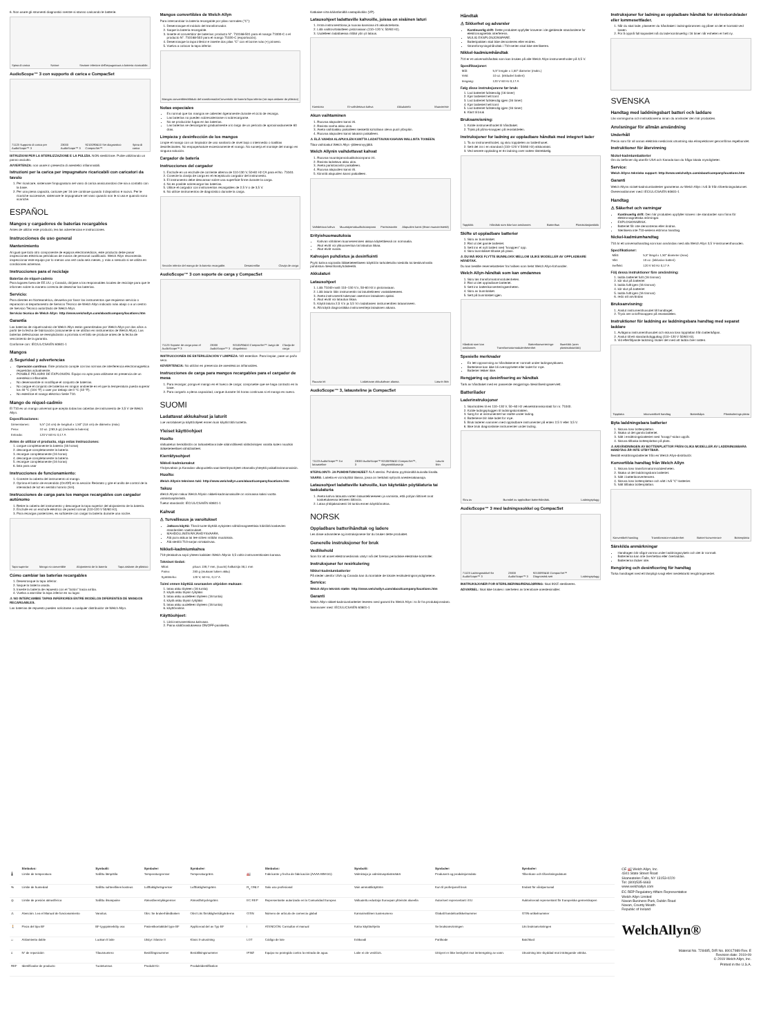6. Non usare gli strumenti diagnostici mentre si stanno caricando le batterie.
Spina di carica Svitare Sezione inferiore dell'impugnatura a batteria ricaricabile.
AudioScope™ 3 con supporto di carica e CompacSet
71123 Supporto di carica per AudioScope™ 3 23000 AudioScope™ 3 92100/93410 Set diagnostico CompacSet™ Spina di carica
ISTRUZIONI PER LA STERILIZZAZIONE E LA PULIZIA. NON sterilizzare. Pulire utilizzando un panno asciutto.
AVVERTENZA: non usare in presenza di anestetici infiammabili.
Istruzioni per la carica per impugnature ricaricabili con caricatori da tavolo
1. Per ricaricare, sistemare l'impugnatura nel vano di carica assicurandosi che sia a contatto con la base.
2. Per una piena capacità, caricare per 16 ore continue quando il dispositivo è nuovo. Per le ricariche successive, sistemare le impugnature nel vano quando non le si usa e quando sono scariche.
ESPAÑOL
Mangos y cargadores de baterías recargables
Antes de utilizar este producto, lea las advertencias e instrucciones.
Instrucciones de uso general
Mantenimiento
Al igual que todo otro componente de equipos electromédicos, este producto debe pasar inspecciones eléctricas periódicas de manos de personal cualificado. Welch Allyn recomienda inspeccionar este equipo por lo menos una vez cada seis meses, y más a menudo si se utiliza en condiciones adversas.
Instrucciones para el reciclaje
Baterías de níquel-cadmio
Para lugares fuera de EE.UU. y Canadá, diríjase a los responsables locales de reciclaje para que le informen sobre la manera correcta de desechar las baterías.
Servicio:
Para clientes en Norteamérica, devuelva por favor los instrumentos que requieran servicio o reparación al departamento de Servicio Técnico de Welch Allyn indicado más abajo o a un centro de Servicio Técnico autorizado de Welch Allyn.
Servicio técnico de Welch Allyn: http://www.welchallyn.com/about/company/locations.htm
Garantía
Las baterías de níquel-cadmio de Welch Allyn están garantizadas por Welch Allyn por dos años a partir de la fecha de fabricación (únicamente si se utilizan en instrumentos de Welch Allyn). Las baterías defectuosas se reemplazarán a prorrata si el fallo se produce antes de la fecha de vencimiento de la garantía.
Conforme con: IEC/UL/CSA/EN 60601-1
Mangos
⚠ Seguridad y advertencias
Operación continua: Este producto cumple con las normas de interferencia electromagnética requeridas actualmente.
POSIBLE PELIGRO DE EXPLOSIÓN. Equipo no apto para utilizarse en presencia de un anestésico inflamable.
No desensamble ni modifique el conjunto de baterías.
No cargue el conjunto de baterías en ningún ambiente en el que la temperatura pueda superar los 40 °C (104 °F) o caer por debajo de 0 °C (32 °F).
No esterilice el mango eléctrico Serie 710.
Mango de níquel-cadmio
El 710 es un mango universal que acepta todas las cabezas de instrumento de 3,5 V de Welch Allyn.
Especificaciones:
| Dimensiones: | 5,5" (14 cm) de longitud x 1,50" (3,8 cm) de diámetro (máx) |
| Peso: | 10 oz. (283,5 gr) (incluida la batería) |
| Entrada: | 120 V 60 Hz 0,17 A |
Antes de utilizar el producto, siga estas instrucciones:
1. cargue completamente la batería (16 horas)
2. descargue completamente la batería
3. recargue completamente (16 horas)
4. descargue completamente la batería
5. recargue completamente (16 horas)
6. lista para usar
Instrucciones de funcionamiento:
1. Conecte la cabeza del instrumento al mango.
2. Oprima el botón de encendido (On/Off) en la sección Reóstato y gire el anillo de control de la intensidad de luz en sentido horario (SH).
Instrucciones de carga para los mangos recargables con cargador autónomo
1. Retire la cabeza del instrumento y descargue la tapa superior del alojamiento de la batería.
2. Enchufe en un enchufe eléctrico de pared normal (110-120 V 50/60 Hz).
3. Para recargas posteriores, es suficiente con cargar la batería durante una noche.
Tapa superior Mango no convertible Alojamiento de la batería Tapa aislante de plástico
Cómo cambiar las baterías recargables
1. Desenrosque la tapa inferior.
2. Saque la batería usada.
3. Inserte la batería de repuesto con el "botón" hacia arriba.
4. Vuelva a atornillar la tapa inferior en su lugar.
⚠ NO INTERCAMBIE TAPAS INFERIORES ENTRE MODELOS DIFERENTES DE MANGOS RECARGABLES.
Las baterías de repuesto pueden solicitarse a cualquier distribuidor de Welch Allyn.
Mangos convertibles de Welch Allyn
Para intercambiar la batería recargable por pilas normales ("C"):
1. Desenrosque el módulo del transformador.
2. Saque la batería recargable.
3. Inserte el convertidor de baterías: producto N°. 710168-501 para el mango 71000-C o el producto N°. 710168-502 para el mango 71020-C (exportación).
4. Desenrosque la tapa inferior e inserte dos pilas "C" con el borne más (+) primero.
5. Vuelva a colocar la tapa inferior.
Mangos convertibles Módulo del transformador Convertidor de batería Tapa inferior (sin tapa aislante de plástico)
Notas especiales
Es normal que los mangos se calienten ligeramente durante el ciclo de recarga.
Las baterías no pueden sobrecalentarse ni sobrecargarse.
No se producirán fugas en las baterías.
Las baterías se descargarán gradualmente a lo largo de un período de aproximadamente 60 días.
Limpieza y desinfección de los mangos
Limpie el mango con un limpiador de uso sanitario de nivel bajo o intermedio o toallitas desinfectantes. No empape/sature excesivamente el mango. No sumerja el montaje del mango en ninguna solución.
Cargador de batería
Instrucciones del cargador
1. Enchufe en un enchufe de corriente alterna de 110-130 V, 50-60 Hz CA para el No. 71040.
2. Conecte la clavija de carga en el receptáculo cargador del instrumento.
3. El instrumento debe descansar sobre una superficie firme durante la carga.
4. No es posible sobrecargar las baterías.
5. Utilice el cargador con instrumentos recargables de 2,5 V o de 3,5 V.
6. No utilice instrumentos de diagnóstico durante la carga.
Sección inferior del mango de la batería recargable. Desatornillar Clavija de carga
AudioScope™ 3 con soporte de carga y CompacSet
71123 Soporte de carga para el AudioScope™ 3 23000 AudioScope™ 3 92100/93410 CompacSet™ Juego de diagnóstico Clavija de carga
INSTRUCCIONES DE ESTERILIZACIÓN Y LIMPIEZA: NO esterilice. Para limpiar, pase un paño seco.
ADVERTENCIA: No utilizar en presencia de anestésicos inflamables.
Instrucciones de carga para mangos recargables para el cargador de mesa
1. Para recargar, ponga el mango en el hueco de carga; compruebe que se haga contacto en la base.
2. Para cargarlo a plena capacidad, cargue durante 16 horas continuas si el mango es nuevo.
SUOMI
Ladattavat akkukahvat ja laturit
Lue varoitukset ja käyttöohjeet ennen kuin käytät tätä tuotetta.
Yleiset käyttöohjeet
Huolto
Valtuutetun henkilöstön on tarkastettava laite säännöllisesti sähkövikojen varalta kuten muutkin lääketieteelliset sähkölaitteet.
Kierrätysohjeet
Nikkeli-kadmiumakut
Yhdysvaltain ja Kanadan ulkopuolella saat kierrätysohjeet ottamalla yhteyttä paikallisviranomaisiin.
Huolto:
Welch Allynin tekninen tuki: http://www.welchallyn.com/about/company/locations.htm
Takuu
Welch Allynin takuu Welch Allynin nikkeli-kadmiumakuille on voimassa kaksi vuotta valmistuspäivästä.
Tuetut standardit: IEC/UL/CSA/EN 60601-1
Kahvat
⚠ Turvallisuus ja varoitukset
Jatkuva käyttö: Tämä tuote täyttää nykyisten sähkömagneettisia häiriöitä koskevien standardien vaatimukset.
MAHDOLLINEN RÄJÄHDYSVAARA.
Älä pura akkua tai tee siihen mitään muutoksia.
Älä sterilöi 710-sarjan virtakahvaa.
Nikkeli-kadmiumkahva
710-yleiskahva sopii yhteen kaikkien Welch Allynin 3,5 voltin instrumenttiosien kanssa.
Tekniset tiedot:
| Mitat: | pituus 139,7 mm, (suurin) halkaisija 38,1 mm |
| Paino: | 283 g (mukaan lukien akku) |
| Syöttöteho: | 120 V, 60 Hz, 0,17 A |
Toimi ennen käyttöä seuraavien ohjeiden mukaan:
1. lataa akku täyteen (16 tuntia)
2. käytä akku täysin tyhjäksi
3. lataa akku uudelleen täyteen (16 tuntia)
4. käytä akku täysin tyhjäksi
5. lataa akku uudelleen täyteen (16 tuntia)
6. käyttövalmis
Käyttöohjeet:
1. Liitä instrumenttiosa kahvaan.
2. Paina säätövastuksessa ON/OFF-painiketta.
Katkaise virta kääntämällä vastapäivään (VP).
Latausohjeet ladattaville kahvoille, joissa on sisäinen laturi
1. Irrota instrumenttiosa ja ruuvaa kansiosa irti akkukotelosta.
2. Liitä vaihtovirtalaitteen pistorasiaan (110–120 V, 50/60 Hz).
3. Uudelleen ladattaessa riittää yön yli lataus.
Kansiosa Ei-vaihdettava kahva Akkukotelo Muovieriste
Akun vaihtaminen
1. Ruuvaa alapuolen kansi irti.
2. Ravista vanha akku ulos.
3. Aseta vaihtoakku paikalleen keskeltä kohollaan oleva puoli ylöspäin.
4. Ruuvaa alapuolen kansi takaisin paikalleen.
⚠ ÄLÄ VAIHDA ALAPUOLEN KANTTA LADATTAVAN KAHVAN MALLISTA TOISEEN.
Tilaa vaihtoakut Welch Allyn -jälleenmyyjältä.
Welch Allynin vaihdettavat kahvat
1. Ruuvaa muuntajamoduulikokoonpano irti.
2. Ravista ladattava akku ulos.
3. Aseta paristosovitin paikalleen.
4. Ruuvaa alapuolen kansi irti.
5. Kiinnitä alapuolen kansi paikalleen.
Vaihdettava kahva Muuntajamoduulikokoonpano Paristosovitin Alapuolen kansi (ilman muovieristettä)
Erityishuomautuksia
Kahvan vähäinen kuumeneminen akkua käytettäessä on normaalia.
Akut eivät voi ylikuumentua tai latautua liikaa.
Akut eivät vuoda.
Kahvojen puhdistus ja desinfiointi
Pyyhi kahva sopivalla lääketieteelliseen käyttöön tarkoitetulla miedolla tai keskivahvalla puhdistus-/desinfiointiyhdisteellä.
Akkulaturi
Latausohjeet
1. Liitä 71040-malli 110–130 V:n, 50-60 Hz:n pistorasiaan.
2. Liitä laturin liitin instrumentin tai laturitelineen vastakkeeseen.
3. Aseta instrumentti tukevaan asentoon latauksen ajaksi.
4. Akut eivät voi latautua liikaa.
5. Käytä laturia 2,5 V:n ja 3,5 V:n ladattavien instrumenttien lataamiseen.
6. Älä käytä diagnostiikka instrumentteja latauksen aikana.
Ruuvaa irti Ladattavan akkukahvan alaosa. Laturin liitin
AudioScope™ 3, latausteline ja CompacSet
71123 AudioScope™ 3:n latausteline 23000 AudioScope™ 3 92100/93410 CompacSet™, diagnostiikkasarja Laturin liitin
STERILOINTI- JA PUHDISTUSOHJEET ÄLÄ steriloi. Puhdista pyyhkimällä kuivalla liinalla.
VAARA: Laitetta ei voi käyttää tilassa, jossa on herkästi syttyviä anestesiakaasuja.
Latausohjeet ladattaville kahvoille, kun käytetään pöytälaturia tai taskulaturia
1. Aseta kahva latausta varten lataustelineeseen ja varmista, että pohjan liittimet ovat kosketuksessa telineen liittimiin.
2. Lataa yhtäjaksoisesti 16 tuntia ennen käyttöönottoa.
NORSK
Oppladbare batterihåndtak og ladere
Les disse advarslene og instruksjonene før du bruker dette produktet.
Generelle instruksjoner for bruk
Vedlikehold
Som for alt annet elektromedisinsk utstyr må det foretas periodiske elektriske kontroller.
Instruksjoner for resirkulering
Nikkel-kadmiumbatterier
På steder utenfor USA og Canada kan du kontakte de lokale resirkuleringsmyndighetene.
Service:
Welch Allyn teknisk støtte: http://www.welchallyn.com/about/company/locations.htm
Garanti
Welch Allyn-nikkel-kadmiumbatterier leveres med garanti fra Welch Allyn i to år fra produksjonsdato.
Samsvarer med: IEC/UL/CSA/EN 60601-1
Håndtak
⚠ Sikkerhet og advarsler
Kontinuerlig drift: Dette produktet oppfyller kravene i de gjeldende standardene for elektromagnetisk interferens.
MULIG EKSPLOSJONSFARE.
Batteripakken skal ikke demonteres eller endres.
Strømforsyningshåndtak i 710-serien skal ikke steriliseres.
Nikkel-kadmiumhåndtak
710 er et universalhåndtak som kan brukes på alle Welch Allyn-instrumenthoder på 3,5 V.
Spesifikasjoner:
| Mål: | 5,5" lengde x 1,50" diameter (maks.) |
| Vekt: | 10 oz. (inkludert batteri) |
| Inngang: | 120 V 60 Hz 0,17 A |
Følg disse instruksjonene før bruk:
1. Lad batteriet fullstendig (16 timer)
2. Kjør batteriet helt tomt
3. Lad batteriet fullstendig igjen (16 timer)
4. Kjør batteriet helt tomt
5. Lad batteriet fullstendig igjen (16 timer)
6. Klart til bruk
Bruksanvisning:
1. Koble instrumenthodet til håndtaket.
2. Trykk på på/av-knappen på reostatdelen.
Instruksjoner for ladning av oppladbare håndtak med integrert lader
1. Ta av instrumenthodet, og skru toppdelen av batterihuset.
2. Sett det inn i en standard (110–120 V 50/60 Hz) stikkontakt.
3. Ved senere opplading er én ladning over natten tilstrekkelig.
Topplokk Håndtak som ikke kan omdannes Batterihus Plastisolasjonslokk
Skifte ut oppladbare batterier
1. Skru av bunnlokket.
2. Rist ut det gamle batteriet.
3. Sett inn et nytt batteri med "knappen" opp.
4. Skru bunnlokket tilbake på plass.
⚠ DU MÅ IKKE FLYTTE BUNNLOKK MELLOM ULIKE MODELLER AV OPPLADBARE HÅNDTAK.
Du kan bestille reservebatterier fra hvilken som helst Welch Allyn-forhandler.
Welch Allyn-håndtak som kan omdannes
1. Skru løs transformatormodulenheten.
2. Rist ut det oppladbare batteriet.
3. Sett inn batterikonverteringsenheten.
4. Skru av bunnlokket.
5. Sett på bunnlokket igjen.
Håndtak som kan omdannes Transformatormodulenhet Batterikonverterings-enhet Bunnlokk (uten plastisolatorlokk)
Spesielle merknader
En lett oppvarming av håndtakene er normalt under ladingssyklusen.
Batteriene kan ikke bli overopphetet eller ladet for mye.
Batterier lekker ikke.
Rengjøring og desinfisering av håndtak
Tørk av håndtaket med en passende rengjørings-/desinfiseringsserviett.
Batterilader
Laderinstruksjoner
1. Skal kobles til en 110–130 V, 50–60 Hz vekselstrømskontakt for nr. 71040.
2. Koble ladingspluggen til ladningskontakten.
3. Sørg for at instrumentet har støtte under lading.
4. Batteriene blir ikke ladet for mye.
5. Bruk laderen sammen med oppladbare instrumenter på enten 2,5 V eller 3,5 V.
6. Ikke bruk diagnostiske instrumenter under lading.
Skru av Bunndel av oppladbart batterihåndtak. Ladningsplugg
AudioScope™ 3 med ladningssokkel og CompacSet
71123 Ladningssokkel for AudioScope™ 3 23000 AudioScope™ 3 92100/93410 CompacSet™ Diagnostisk sett Ladningsplugg
INSTRUKSJONER FOR STERILISERING/RENGJØRING: Skal IKKE steriliseres.
ADVARSEL: Skal ikke brukes i nærheten av brennbare anestesimidler.
Instruksjoner for ladning av oppladbare håndtak for skrivebordslader eller lommesettlader.
1. Når du skal lade, plasserer du håndtaket i ladningsbrønnen og påser at det er kontakt ved basen.
2. For å oppnå full kapasitet må du lade kontinuerlig i 16 timer når enheten er helt ny.
SVENSKA
Handtag med laddningsbart batteri och laddare
Läs varningarna och instruktionerna innan du använder den här produkten.
Anvisningar för allmän användning
Underhåll
Precis som för all annan elektrisk-medicinsk utrustning ska elinspektioner genomföras regelbundet.
Instruktioner för återvinning
Nickel-kadmiumbatterier
Om du befinner dig utanför USA och Kanada kan du fråga lokala myndigheter.
Service:
Welch Allyns tekniska support: http://www.welchallyn.com/about/company/locations.htm
Garanti
Welch Allyns nickel-kadmiumbatterier garanteras av Welch Allyn i två år från tillverkningsdatumet.
Överensstämmer med: IEC/UL/CSA/EN 60601-1
Handtag
⚠ Säkerhet och varningar
Kontinuerlig drift: Den här produkten uppfyller kraven i de standarder som finns för elektromagnetiska störningar.
EXPLOSIONSRISK.
Batteriet får inte demonteras eller ändras.
Sterilisera inte 710-seriens eldrivna handtag.
Nickel-kadmiumhandtag
710 är ett universalhandtag som kan användas med alla Welch Allyn 3,5 V-instrumenthuvuden.
Specifikationer:
| Mått: | 5,5" längd x 1,50" diameter (max) |
| Vikt: | 10 oz. (inklusive batteri) |
| Ineffekt: | 120 V 60 Hz 0,17 A |
Följ dessa instruktioner före användning:
1. ladda batteriet fullt (16 timmar)
2. kör slut på batteriet
3. ladda fullt igen (16 timmar)
4. kör slut på batteriet
5. ladda fullt igen (16 timmar)
6. redo att användas
Bruksanvisning:
1. Anslut instrumenthuvudet till handtaget.
2. Tryck ner on/off-knappen på reostatdelen.
Instruktioner för laddning av laddningsbara handtag med separat laddare
1. Avlägsna instrumenthuvudet och skruva loss topplattan från batterikåpan.
2. Anslut till ett standardvägguttag (110–120 V 50/60 Hz).
3. Vid efterföljande laddning räcker det med att ladda över natten.
Topplatta Inkonvertibelt handtag Batterikåpa Plastisolerings-platta
Byta laddningsbara batterier
1. Skruva loss bottenplattan.
2. Skaka ut det gamla batteriet.
3. Sätt i ersättningsbatteriet med "knapp"-sidan uppåt.
4. Skruva tillbaka bottenplattan på plats.
⚠ ANVÄNDNINGEN AV BOTTENPLATTOR FRÅN OLIKA MODELLER AV LADDNINGSBARA HANDTAG ÄR INTE UTBYTBAR.
Beställ ersättningsbatterier från en Welch Allyn-distributör.
Konvertibla handtag från Welch Allyn
1. Skruva loss transformatormodulenheten.
2. Skaka ut det laddningsbara batteriet.
3. Sätt i batterikonverteraren.
4. Skruva loss bottenplattan och sätt i två "C"-batterier.
5. Sätt tillbaka bottenplattan.
Konvertibelt handtag Transformator-modulenhet Batteri-konverterare Bottenplatta
Särskilda anmärkningar
Handtagen blir något varma under laddningscykeln och det är normalt.
Batterierna kan inte överhettas eller överladdas.
Batterierna läcker inte.
Rengöring och desinficering för handtag
Torka handtaget med ett lämpligt svagt eller medelstarkt rengöringsmedel.
| | Símbolos: | Symbolit: | Symboler: | Symboler: | | Símbolos: | Symbolit: | Symboler: | Symboler: |
| --- | --- | --- | --- | --- | --- | --- | --- | --- | --- |
| 🌡 | Límite de temperatura | Sallittu lämpötila | Temperaturgrenser | Temperaturgräns | 🏭 | Fabricante y fecha de fabricación (AAAA-MM-DD) | Valmistaja ja valmistuspäivämäärä | Produsent og produksjonsdato | Tillverkare och tillverkningsdatum |
| % | Límite de humedad | Sallittu suhteellinen kosteus | Luftfuktighetsgrenser | Luftfuktighetsgräns | R<sub>x</sub> ONLY | Solo uso profesional | Vain ammattikäyttöön | Kun til profesjonell bruk | Endast för vårdpersonal |
| ◎ | Límite de presión atmosférica | Sallittu ilmanpaine | Atmosfæretrykkgrenser | Atmosfärtrycksgräns | EC REP | Representante autorizado en la Comunidad Europea | Valtuutettu edustaja Euroopan yhteisön alueella | Autorisert representant i EU | Auktoriserad representant för Europeiska gemenskapen |
| ⚠ | Atención. Lea el Manual de funcionamiento | Varoitus. | Obs: Se brukerhåndboken | Obs! Läs försiktighetsåtgärderna | GTIN | Número de artículo de comercio global | Kansainvälinen tuotenumero | Globalt handelsartikkelnummer | GTIN-artikelnummer |
| 🚶 | Pieza del tipo BF | BF-tyyppimerkitty osa | Pasientkontaktdel type BF | Applicerad del av Typ BF | i | ATENCIÓN: Consultar el manual | Katso käyttöohjeita | Se bruksanvisningen | Läs bruksanvisningen |
| □ | Aislamiento doble | Luokan II laite | Utstyr i klasse II | Klass II-utrustning | LOT | Código de lote | Eräkoodi | Partikode | Batchkod |
| # | N° de reposición | Tilausnumero | Bestillingsnummer | Beställningsnummer | IPXØ | Equipo no protegido contra la entrada de agua. | Laite ei ole vesitiivis. | Utstyret er ikke beskyttet mot inntrengning av vann. | Utrustning inte skyddad mot inträngande vätska. |
| REF | Identificador de producto | Tuotetunnus | Produkt-ID: | Produktidentifikation | | | | | |
CE 🏭 Welch Allyn, Inc.
4341 State Street Road
Skaneateles Falls, NY 13153-0220
Tel: (800)535-6663
www.welchallyn.com
EC REP Regulatory Affairs Representative
Welch Allyn Limited
Navan Business Park, Dublin Road
Navan, County Meath
Republic of Ireland
WelchAllyn®
Material No. 728485, DIR No. 80017989 Rev. E
Revision date: 2019-09
© 2019 Welch Allyn, Inc.
Printed in the U.S.A.